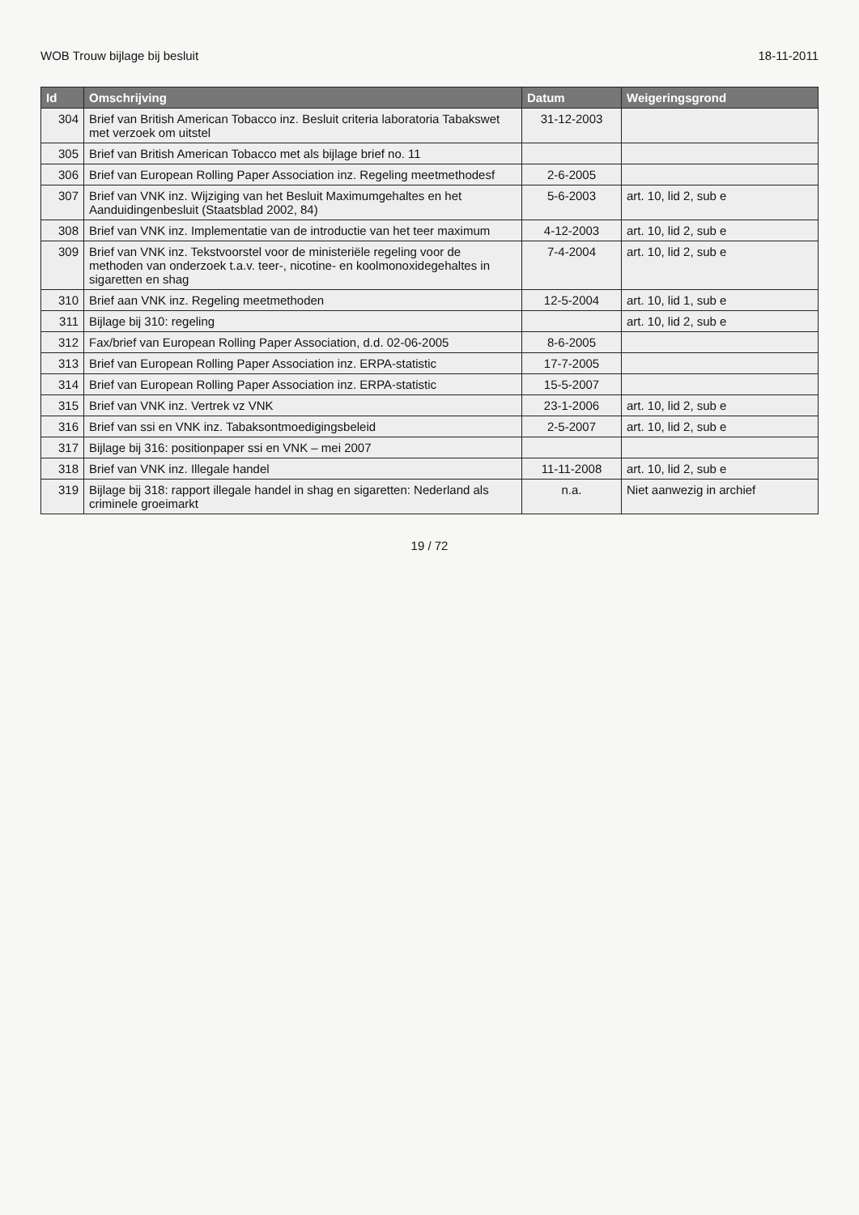WOB Trouw bijlage bij besluit 18-11-2011
| Id | Omschrijving | Datum | Weigeringsgrond |
| --- | --- | --- | --- |
| 304 | Brief van British American Tobacco inz. Besluit criteria laboratoria Tabakswet met verzoek om uitstel | 31-12-2003 | |
| 305 | Brief van British American Tobacco met als bijlage brief no. 11 | | |
| 306 | Brief van European Rolling Paper Association inz. Regeling meetmethodesf | 2-6-2005 | |
| 307 | Brief van VNK inz. Wijziging van het Besluit Maximumgehaltes en het Aanduidingenbesluit (Staatsblad 2002, 84) | 5-6-2003 | art. 10, lid 2, sub e |
| 308 | Brief van VNK inz. Implementatie van de introductie van het teer maximum | 4-12-2003 | art. 10, lid 2, sub e |
| 309 | Brief van VNK inz. Tekstvoorstel voor de ministeriële regeling voor de methoden van onderzoek t.a.v. teer-, nicotine- en koolmonoxidegehaltes in sigaretten en shag | 7-4-2004 | art. 10, lid 2, sub e |
| 310 | Brief aan VNK inz. Regeling meetmethoden | 12-5-2004 | art. 10, lid 1, sub e |
| 311 | Bijlage bij 310: regeling | | art. 10, lid 2, sub e |
| 312 | Fax/brief van European Rolling Paper Association, d.d. 02-06-2005 | 8-6-2005 | |
| 313 | Brief van European Rolling Paper Association inz. ERPA-statistic | 17-7-2005 | |
| 314 | Brief van European Rolling Paper Association inz. ERPA-statistic | 15-5-2007 | |
| 315 | Brief van VNK inz. Vertrek vz VNK | 23-1-2006 | art. 10, lid 2, sub e |
| 316 | Brief van ssi en VNK inz. Tabaksontmoedigingsbeleid | 2-5-2007 | art. 10, lid 2, sub e |
| 317 | Bijlage bij 316: positionpaper ssi en VNK – mei 2007 | | |
| 318 | Brief van VNK inz. Illegale handel | 11-11-2008 | art. 10, lid 2, sub e |
| 319 | Bijlage bij 318: rapport illegale handel in shag en sigaretten: Nederland als criminele groeimarkt | n.a. | Niet aanwezig in archief |
19 / 72